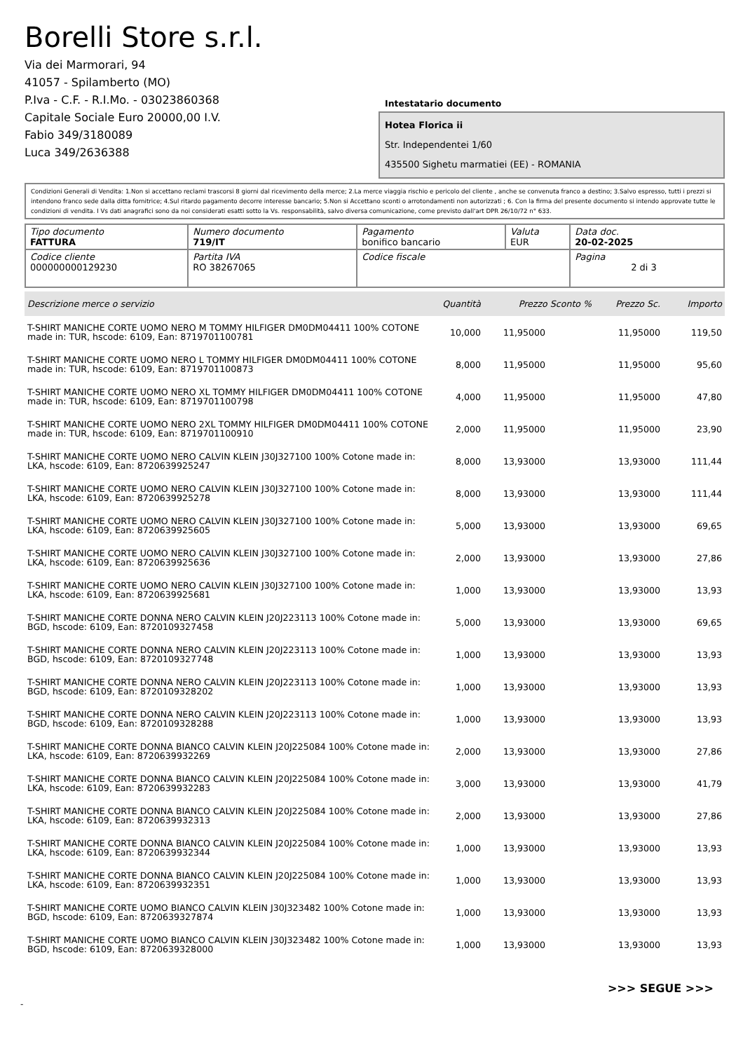Borelli Store s.r.l.
Via dei Marmorari, 94
41057 - Spilamberto (MO)
P.Iva - C.F. - R.I.Mo. - 03023860368
Capitale Sociale Euro 20000,00 I.V.
Fabio 349/3180089
Luca 349/2636388
Intestatario documento
Hotea Florica ii
Str. Independentei 1/60
435500 Sighetu marmatiei (EE) - ROMANIA
Condizioni Generali di Vendita: 1.Non si accettano reclami trascorsi 8 giorni dal ricevimento della merce; 2.La merce viaggia rischio e pericolo del cliente , anche se convenuta franco a destino; 3.Salvo espresso, tutti i prezzi si intendono franco sede dalla ditta fornitrice; 4.Sul ritardo pagamento decorre interesse bancario; 5.Non si Accettano sconti o arrotondamenti non autorizzati ; 6. Con la firma del presente documento si intendo approvate tutte le condizioni di vendita. I Vs dati anagrafici sono da noi considerati esatti sotto la Vs. responsabilità, salvo diversa comunicazione, come previsto dall'art DPR 26/10/72 n° 633.
| Tipo documento FATTURA | Numero documento 719/IT | Pagamento bonifico bancario | Valuta EUR | Data doc. 20-02-2025 |
| Codice cliente 000000000129230 | Partita IVA RO 38267065 | Codice fiscale | | Pagina 2 di 3 |
| Descrizione merce o servizio | Quantità | Prezzo Sconto % | Prezzo Sc. | Importo |
| --- | --- | --- | --- | --- |
| T-SHIRT MANICHE CORTE UOMO NERO M TOMMY HILFIGER DM0DM04411 100% COTONE made in: TUR, hscode: 6109, Ean: 8719701100781 | 10,000 | 11,95000 | 11,95000 | 119,50 |
| T-SHIRT MANICHE CORTE UOMO NERO L TOMMY HILFIGER DM0DM04411 100% COTONE made in: TUR, hscode: 6109, Ean: 8719701100873 | 8,000 | 11,95000 | 11,95000 | 95,60 |
| T-SHIRT MANICHE CORTE UOMO NERO XL TOMMY HILFIGER DM0DM04411 100% COTONE made in: TUR, hscode: 6109, Ean: 8719701100798 | 4,000 | 11,95000 | 11,95000 | 47,80 |
| T-SHIRT MANICHE CORTE UOMO NERO 2XL TOMMY HILFIGER DM0DM04411 100% COTONE made in: TUR, hscode: 6109, Ean: 8719701100910 | 2,000 | 11,95000 | 11,95000 | 23,90 |
| T-SHIRT MANICHE CORTE UOMO NERO CALVIN KLEIN J30J327100 100% Cotone made in: LKA, hscode: 6109, Ean: 8720639925247 | 8,000 | 13,93000 | 13,93000 | 111,44 |
| T-SHIRT MANICHE CORTE UOMO NERO CALVIN KLEIN J30J327100 100% Cotone made in: LKA, hscode: 6109, Ean: 8720639925278 | 8,000 | 13,93000 | 13,93000 | 111,44 |
| T-SHIRT MANICHE CORTE UOMO NERO CALVIN KLEIN J30J327100 100% Cotone made in: LKA, hscode: 6109, Ean: 8720639925605 | 5,000 | 13,93000 | 13,93000 | 69,65 |
| T-SHIRT MANICHE CORTE UOMO NERO CALVIN KLEIN J30J327100 100% Cotone made in: LKA, hscode: 6109, Ean: 8720639925636 | 2,000 | 13,93000 | 13,93000 | 27,86 |
| T-SHIRT MANICHE CORTE UOMO NERO CALVIN KLEIN J30J327100 100% Cotone made in: LKA, hscode: 6109, Ean: 8720639925681 | 1,000 | 13,93000 | 13,93000 | 13,93 |
| T-SHIRT MANICHE CORTE DONNA NERO CALVIN KLEIN J20J223113 100% Cotone made in: BGD, hscode: 6109, Ean: 8720109327458 | 5,000 | 13,93000 | 13,93000 | 69,65 |
| T-SHIRT MANICHE CORTE DONNA NERO CALVIN KLEIN J20J223113 100% Cotone made in: BGD, hscode: 6109, Ean: 8720109327748 | 1,000 | 13,93000 | 13,93000 | 13,93 |
| T-SHIRT MANICHE CORTE DONNA NERO CALVIN KLEIN J20J223113 100% Cotone made in: BGD, hscode: 6109, Ean: 8720109328202 | 1,000 | 13,93000 | 13,93000 | 13,93 |
| T-SHIRT MANICHE CORTE DONNA NERO CALVIN KLEIN J20J223113 100% Cotone made in: BGD, hscode: 6109, Ean: 8720109328288 | 1,000 | 13,93000 | 13,93000 | 13,93 |
| T-SHIRT MANICHE CORTE DONNA BIANCO CALVIN KLEIN J20J225084 100% Cotone made in: LKA, hscode: 6109, Ean: 8720639932269 | 2,000 | 13,93000 | 13,93000 | 27,86 |
| T-SHIRT MANICHE CORTE DONNA BIANCO CALVIN KLEIN J20J225084 100% Cotone made in: LKA, hscode: 6109, Ean: 8720639932283 | 3,000 | 13,93000 | 13,93000 | 41,79 |
| T-SHIRT MANICHE CORTE DONNA BIANCO CALVIN KLEIN J20J225084 100% Cotone made in: LKA, hscode: 6109, Ean: 8720639932313 | 2,000 | 13,93000 | 13,93000 | 27,86 |
| T-SHIRT MANICHE CORTE DONNA BIANCO CALVIN KLEIN J20J225084 100% Cotone made in: LKA, hscode: 6109, Ean: 8720639932344 | 1,000 | 13,93000 | 13,93000 | 13,93 |
| T-SHIRT MANICHE CORTE DONNA BIANCO CALVIN KLEIN J20J225084 100% Cotone made in: LKA, hscode: 6109, Ean: 8720639932351 | 1,000 | 13,93000 | 13,93000 | 13,93 |
| T-SHIRT MANICHE CORTE UOMO BIANCO CALVIN KLEIN J30J323482 100% Cotone made in: BGD, hscode: 6109, Ean: 8720639327874 | 1,000 | 13,93000 | 13,93000 | 13,93 |
| T-SHIRT MANICHE CORTE UOMO BIANCO CALVIN KLEIN J30J323482 100% Cotone made in: BGD, hscode: 6109, Ean: 8720639328000 | 1,000 | 13,93000 | 13,93000 | 13,93 |
>>> SEGUE >>>
-